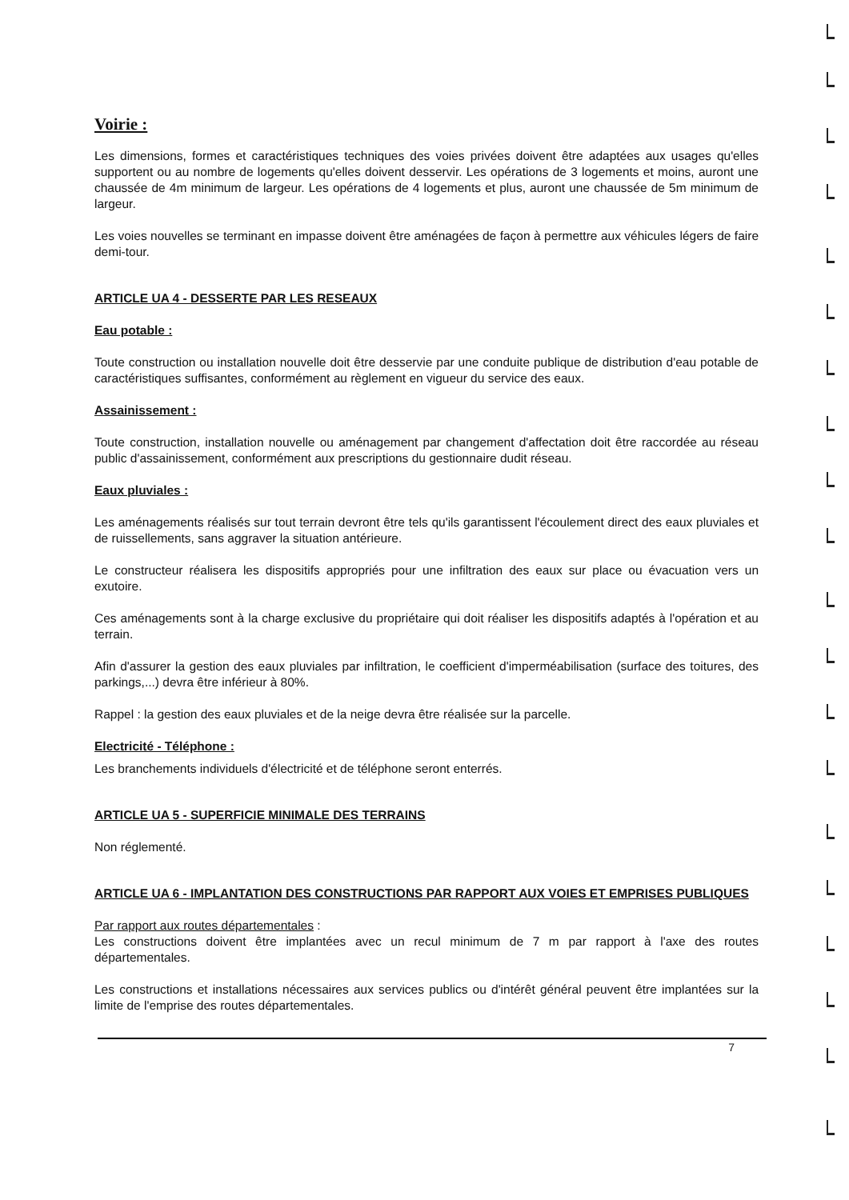Voirie :
Les dimensions, formes et caractéristiques techniques des voies privées doivent être adaptées aux usages qu'elles supportent ou au nombre de logements qu'elles doivent desservir. Les opérations de 3 logements et moins, auront une chaussée de 4m minimum de largeur. Les opérations de 4 logements et plus, auront une chaussée de 5m minimum de largeur.
Les voies nouvelles se terminant en impasse doivent être aménagées de façon à permettre aux véhicules légers de faire demi-tour.
ARTICLE UA 4 - DESSERTE PAR LES RESEAUX
Eau potable :
Toute construction ou installation nouvelle doit être desservie par une conduite publique de distribution d'eau potable de caractéristiques suffisantes, conformément au règlement en vigueur du service des eaux.
Assainissement :
Toute construction, installation nouvelle ou aménagement par changement d'affectation doit être raccordée au réseau public d'assainissement, conformément aux prescriptions du gestionnaire dudit réseau.
Eaux pluviales :
Les aménagements réalisés sur tout terrain devront être tels qu'ils garantissent l'écoulement direct des eaux pluviales et de ruissellements, sans aggraver la situation antérieure.
Le constructeur réalisera les dispositifs appropriés pour une infiltration des eaux sur place ou évacuation vers un exutoire.
Ces aménagements sont à la charge exclusive du propriétaire qui doit réaliser les dispositifs adaptés à l'opération et au terrain.
Afin d'assurer la gestion des eaux pluviales par infiltration, le coefficient d'imperméabilisation (surface des toitures, des parkings,...) devra être inférieur à 80%.
Rappel : la gestion des eaux pluviales et de la neige devra être réalisée sur la parcelle.
Electricité - Téléphone :
Les branchements individuels d'électricité et de téléphone seront enterrés.
ARTICLE UA 5 - SUPERFICIE MINIMALE DES TERRAINS
Non réglementé.
ARTICLE UA 6 - IMPLANTATION DES CONSTRUCTIONS PAR RAPPORT AUX VOIES ET EMPRISES PUBLIQUES
Par rapport aux routes départementales :
Les constructions doivent être implantées avec un recul minimum de 7 m par rapport à l'axe des routes départementales.
Les constructions et installations nécessaires aux services publics ou d'intérêt général peuvent être implantées sur la limite de l'emprise des routes départementales.
7